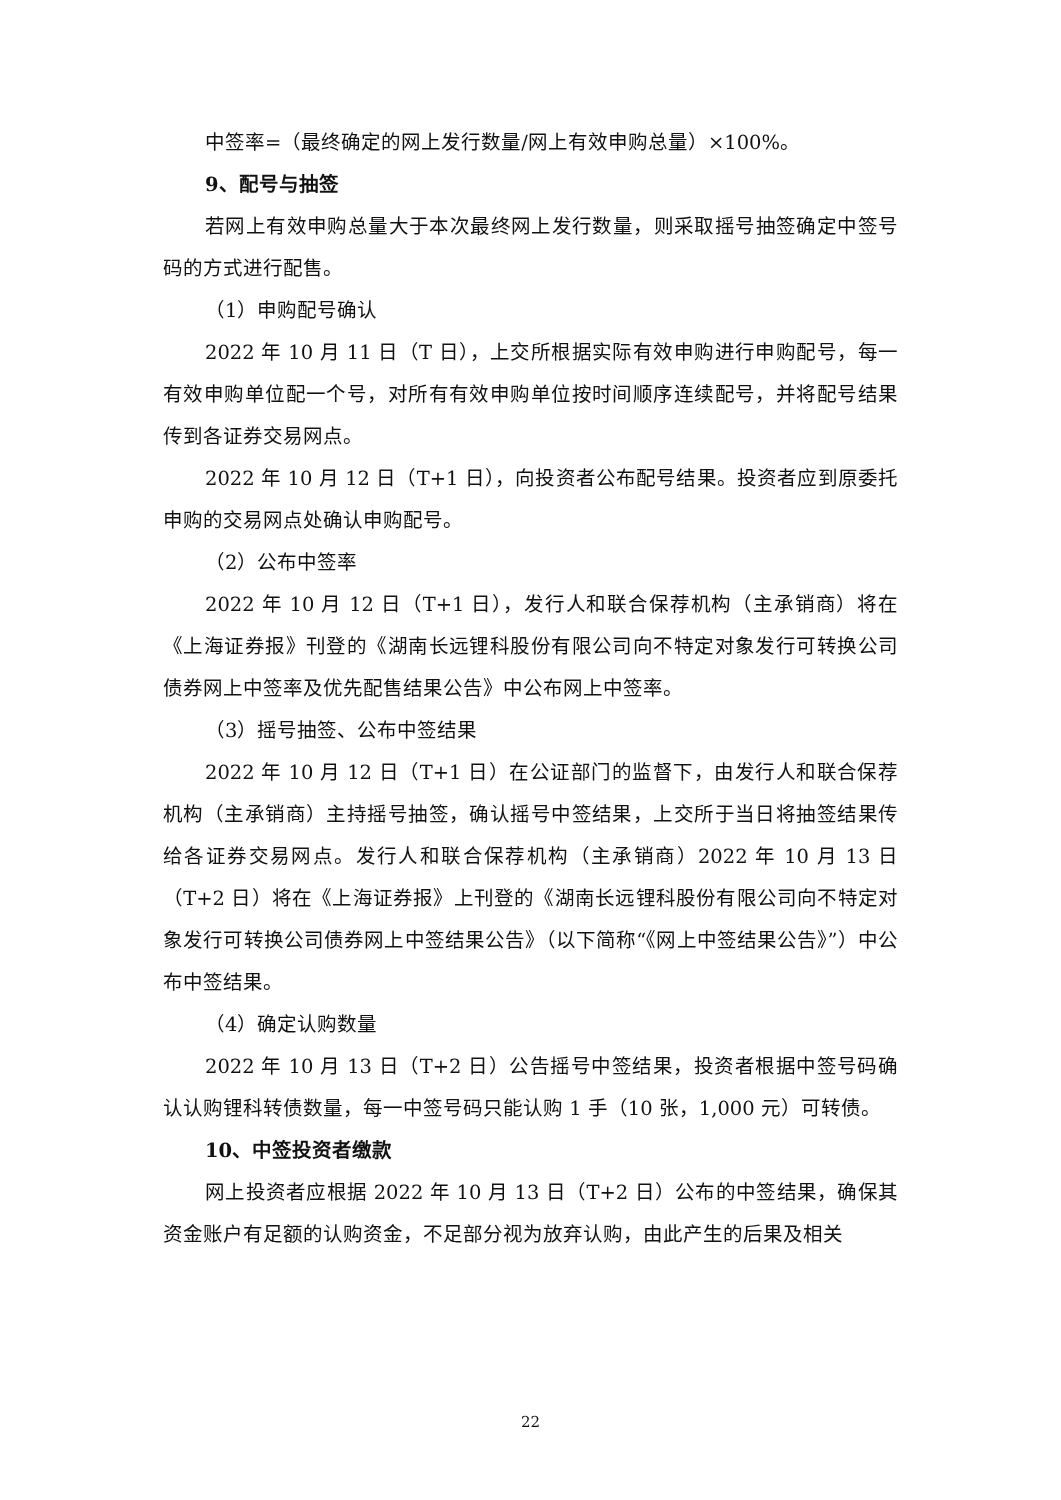中签率=（最终确定的网上发行数量/网上有效申购总量）×100%。
9、配号与抽签
若网上有效申购总量大于本次最终网上发行数量，则采取摇号抽签确定中签号码的方式进行配售。
（1）申购配号确认
2022 年 10 月 11 日（T 日），上交所根据实际有效申购进行申购配号，每一有效申购单位配一个号，对所有有效申购单位按时间顺序连续配号，并将配号结果传到各证券交易网点。
2022 年 10 月 12 日（T+1 日），向投资者公布配号结果。投资者应到原委托申购的交易网点处确认申购配号。
（2）公布中签率
2022 年 10 月 12 日（T+1 日），发行人和联合保荐机构（主承销商）将在《上海证券报》刊登的《湖南长远锂科股份有限公司向不特定对象发行可转换公司债券网上中签率及优先配售结果公告》中公布网上中签率。
（3）摇号抽签、公布中签结果
2022 年 10 月 12 日（T+1 日）在公证部门的监督下，由发行人和联合保荐机构（主承销商）主持摇号抽签，确认摇号中签结果，上交所于当日将抽签结果传给各证券交易网点。发行人和联合保荐机构（主承销商）2022 年 10 月 13 日（T+2 日）将在《上海证券报》上刊登的《湖南长远锂科股份有限公司向不特定对象发行可转换公司债券网上中签结果公告》（以下简称“《网上中签结果公告》”）中公布中签结果。
（4）确定认购数量
2022 年 10 月 13 日（T+2 日）公告摇号中签结果，投资者根据中签号码确认认购锂科转债数量，每一中签号码只能认购 1 手（10 张，1,000 元）可转债。
10、中签投资者缴款
网上投资者应根据 2022 年 10 月 13 日（T+2 日）公布的中签结果，确保其资金账户有足额的认购资金，不足部分视为放弃认购，由此产生的后果及相关
22